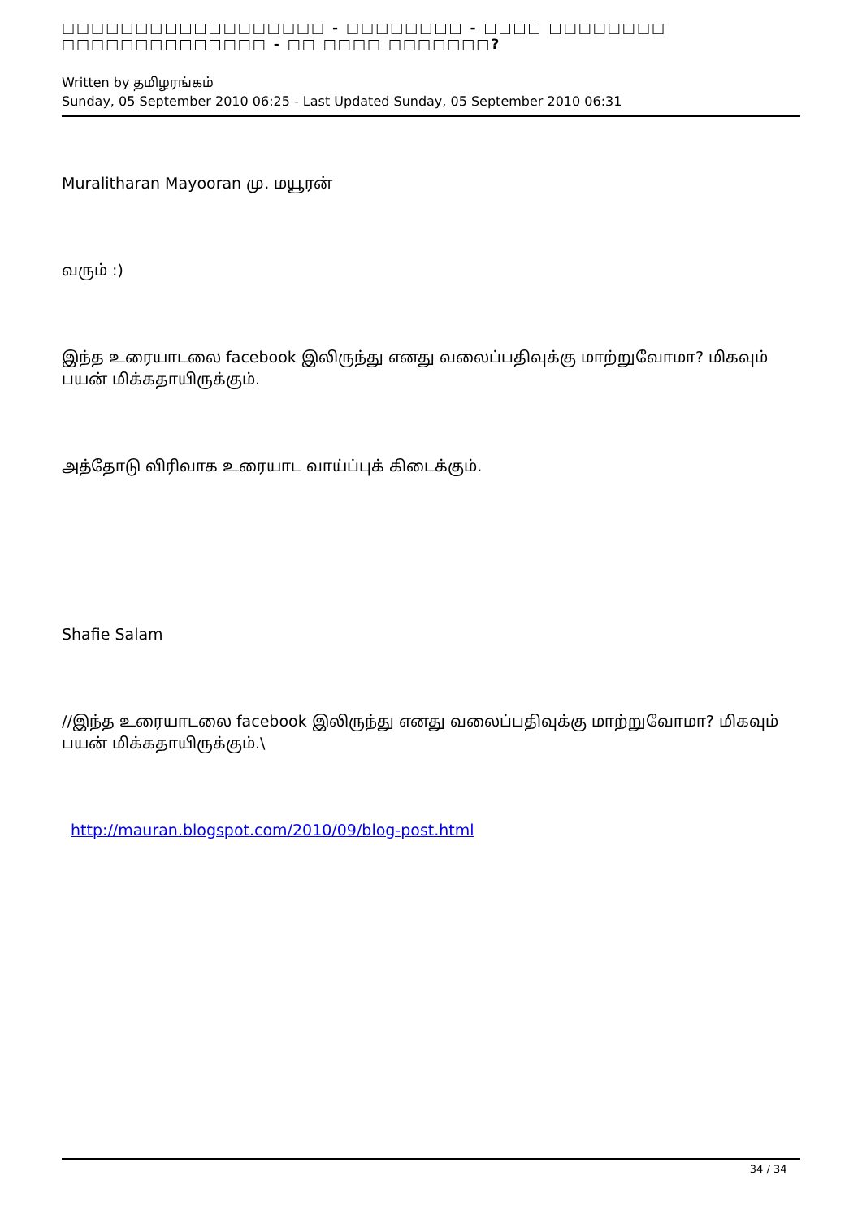□□□□□□□□□□□□□□□□□□ - □□□□□□□□ - □□□□ □□□□□□□□ □□□□□□□□□□□□□□ - □□ □□□□ □□□□□□□?
Written by தமிழரங்கம்
Sunday, 05 September 2010 06:25 - Last Updated Sunday, 05 September 2010 06:31
Muralitharan Mayooran மு. மயூரன்
வரும் :)
இந்த உரையாடலை facebook இலிருந்து எனது வலைப்பதிவுக்கு மாற்றுவோமா? மிகவும் பயன் மிக்கதாயிருக்கும்.
அத்தோடு விரிவாக உரையாட வாய்ப்புக் கிடைக்கும்.
Shafie Salam
//இந்த உரையாடலை facebook இலிருந்து எனது வலைப்பதிவுக்கு மாற்றுவோமா? மிகவும் பயன் மிக்கதாயிருக்கும்.\
http://mauran.blogspot.com/2010/09/blog-post.html
34 / 34